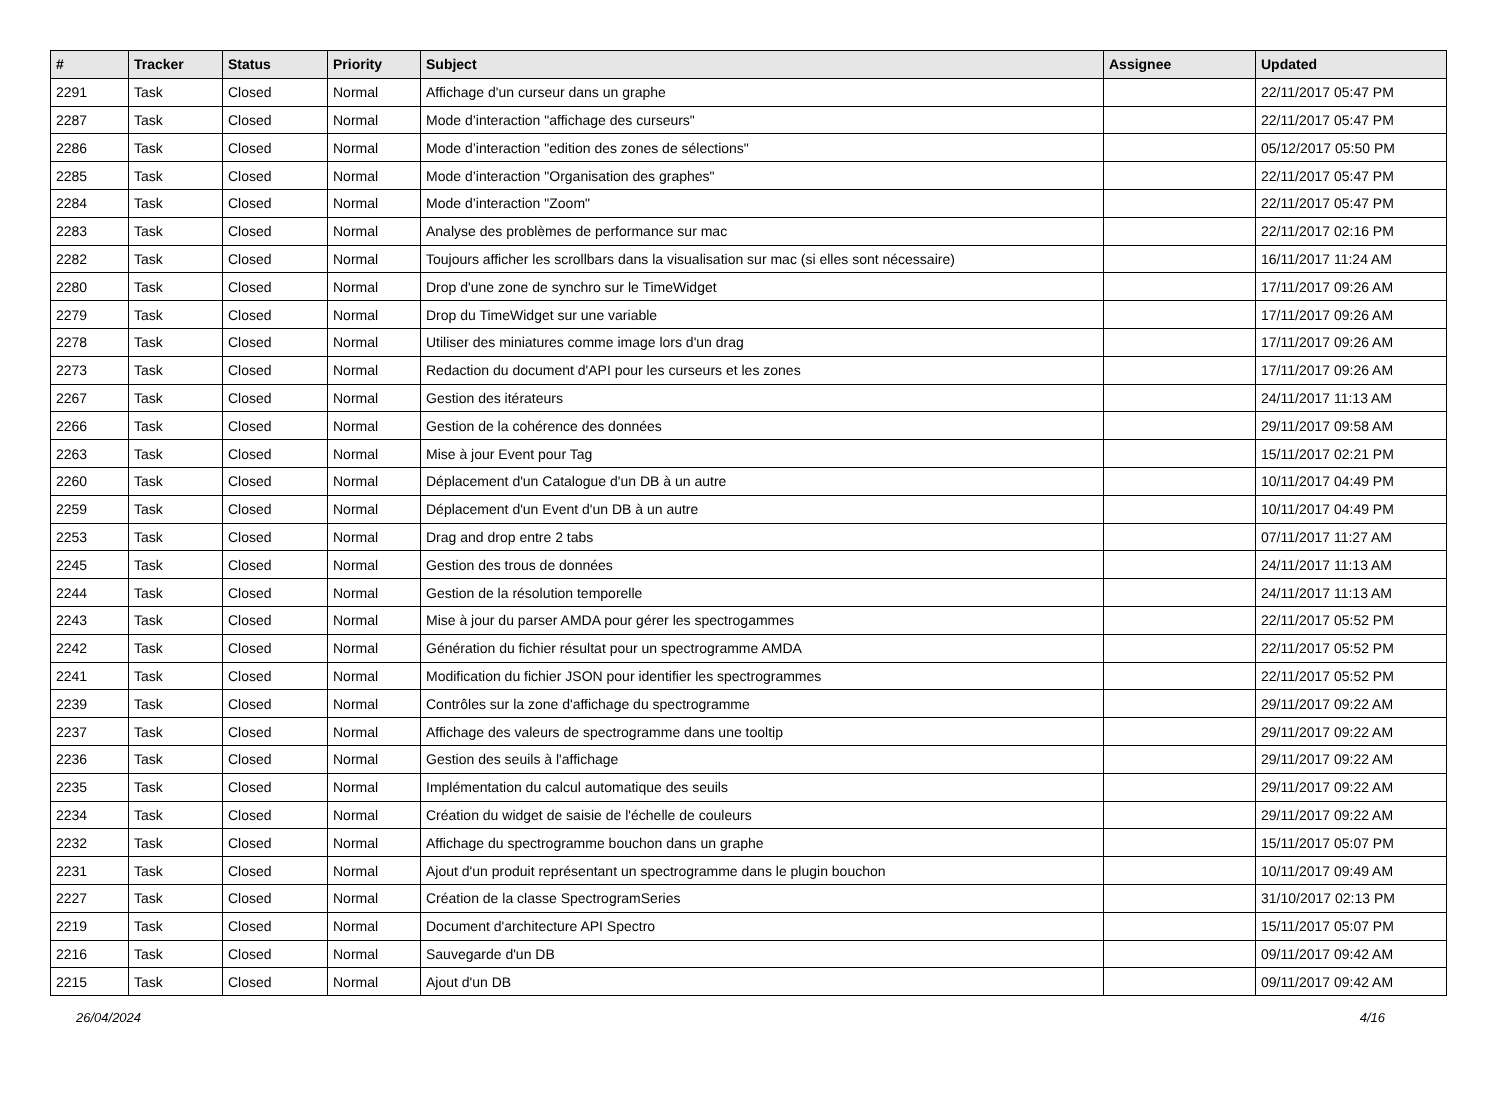| # | Tracker | Status | Priority | Subject | Assignee | Updated |
| --- | --- | --- | --- | --- | --- | --- |
| 2291 | Task | Closed | Normal | Affichage d'un curseur dans un graphe | | 22/11/2017 05:47 PM |
| 2287 | Task | Closed | Normal | Mode d’interaction "affichage des curseurs" | | 22/11/2017 05:47 PM |
| 2286 | Task | Closed | Normal | Mode d’interaction "edition des zones de sélections" | | 05/12/2017 05:50 PM |
| 2285 | Task | Closed | Normal | Mode d’interaction "Organisation des graphes" | | 22/11/2017 05:47 PM |
| 2284 | Task | Closed | Normal | Mode d’interaction "Zoom" | | 22/11/2017 05:47 PM |
| 2283 | Task | Closed | Normal | Analyse des problèmes de performance sur mac | | 22/11/2017 02:16 PM |
| 2282 | Task | Closed | Normal | Toujours afficher les scrollbars dans la visualisation sur mac (si elles sont nécessaire) | | 16/11/2017 11:24 AM |
| 2280 | Task | Closed | Normal | Drop d'une zone de synchro sur le TimeWidget | | 17/11/2017 09:26 AM |
| 2279 | Task | Closed | Normal | Drop du TimeWidget sur une variable | | 17/11/2017 09:26 AM |
| 2278 | Task | Closed | Normal | Utiliser des miniatures comme image lors d'un drag | | 17/11/2017 09:26 AM |
| 2273 | Task | Closed | Normal | Redaction du document d'API pour les curseurs et les zones | | 17/11/2017 09:26 AM |
| 2267 | Task | Closed | Normal | Gestion des itérateurs | | 24/11/2017 11:13 AM |
| 2266 | Task | Closed | Normal | Gestion de la cohérence des données | | 29/11/2017 09:58 AM |
| 2263 | Task | Closed | Normal | Mise à jour Event pour Tag | | 15/11/2017 02:21 PM |
| 2260 | Task | Closed | Normal | Déplacement d'un Catalogue d'un DB à un autre | | 10/11/2017 04:49 PM |
| 2259 | Task | Closed | Normal | Déplacement d'un Event d'un DB à un autre | | 10/11/2017 04:49 PM |
| 2253 | Task | Closed | Normal | Drag and drop entre 2 tabs | | 07/11/2017 11:27 AM |
| 2245 | Task | Closed | Normal | Gestion des trous de données | | 24/11/2017 11:13 AM |
| 2244 | Task | Closed | Normal | Gestion de la résolution temporelle | | 24/11/2017 11:13 AM |
| 2243 | Task | Closed | Normal | Mise à jour du parser AMDA pour gérer les spectrogammes | | 22/11/2017 05:52 PM |
| 2242 | Task | Closed | Normal | Génération du fichier résultat pour un spectrogramme AMDA | | 22/11/2017 05:52 PM |
| 2241 | Task | Closed | Normal | Modification du fichier JSON pour identifier les spectrogrammes | | 22/11/2017 05:52 PM |
| 2239 | Task | Closed | Normal | Contrôles sur la zone d'affichage du spectrogramme | | 29/11/2017 09:22 AM |
| 2237 | Task | Closed | Normal | Affichage des valeurs de spectrogramme dans une tooltip | | 29/11/2017 09:22 AM |
| 2236 | Task | Closed | Normal | Gestion des seuils à l'affichage | | 29/11/2017 09:22 AM |
| 2235 | Task | Closed | Normal | Implémentation du calcul automatique des seuils | | 29/11/2017 09:22 AM |
| 2234 | Task | Closed | Normal | Création du widget de saisie de l'échelle de couleurs | | 29/11/2017 09:22 AM |
| 2232 | Task | Closed | Normal | Affichage du spectrogramme bouchon dans un graphe | | 15/11/2017 05:07 PM |
| 2231 | Task | Closed | Normal | Ajout d'un produit représentant un spectrogramme dans le plugin bouchon | | 10/11/2017 09:49 AM |
| 2227 | Task | Closed | Normal | Création de la classe SpectrogramSeries | | 31/10/2017 02:13 PM |
| 2219 | Task | Closed | Normal | Document d'architecture API Spectro | | 15/11/2017 05:07 PM |
| 2216 | Task | Closed | Normal | Sauvegarde d'un DB | | 09/11/2017 09:42 AM |
| 2215 | Task | Closed | Normal | Ajout d'un DB | | 09/11/2017 09:42 AM |
26/04/2024 4/16